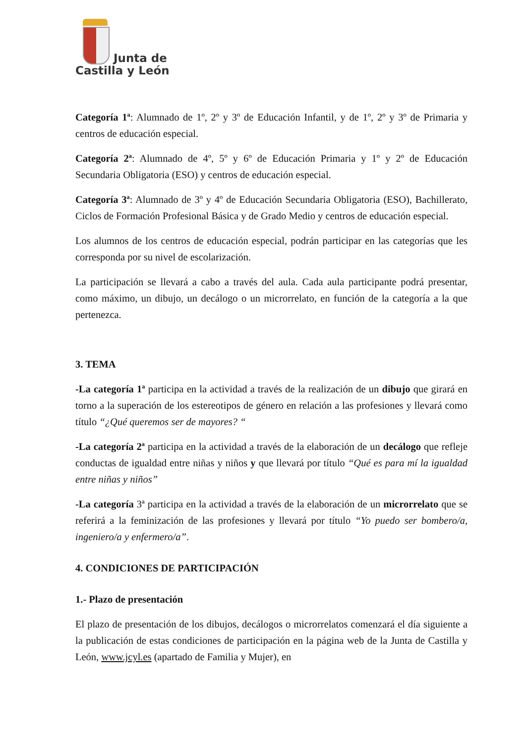Junta de
Castilla y León
Categoría 1ª: Alumnado de 1º, 2º y 3º de Educación Infantil, y de 1º, 2º y 3º de Primaria y centros de educación especial.
Categoría 2ª: Alumnado de 4º, 5º y 6º de Educación Primaria y 1º y 2º de Educación Secundaria Obligatoria (ESO) y centros de educación especial.
Categoría 3ª: Alumnado de 3º y 4º de Educación Secundaria Obligatoria (ESO), Bachillerato, Ciclos de Formación Profesional Básica y de Grado Medio y centros de educación especial.
Los alumnos de los centros de educación especial, podrán participar en las categorías que les corresponda por su nivel de escolarización.
La participación se llevará a cabo a través del aula. Cada aula participante podrá presentar, como máximo, un dibujo, un decálogo o un microrrelato, en función de la categoría a la que pertenezca.
3. TEMA
-La categoría 1ª participa en la actividad a través de la realización de un dibujo que girará en torno a la superación de los estereotipos de género en relación a las profesiones y llevará como título “¿Qué queremos ser de mayores? “
-La categoría 2ª participa en la actividad a través de la elaboración de un decálogo que refleje conductas de igualdad entre niñas y niños y que llevará por título “Qué es para mí la igualdad entre niñas y niños”
-La categoría 3ª participa en la actividad a través de la elaboración de un microrrelato que se referirá a la feminización de las profesiones y llevará por título “Yo puedo ser bombero/a, ingeniero/a y enfermero/a”.
4. CONDICIONES DE PARTICIPACIÓN
1.- Plazo de presentación
El plazo de presentación de los dibujos, decálogos o microrrelatos comenzará el día siguiente a la publicación de estas condiciones de participación en la página web de la Junta de Castilla y León, www.jcyl.es (apartado de Familia y Mujer), en